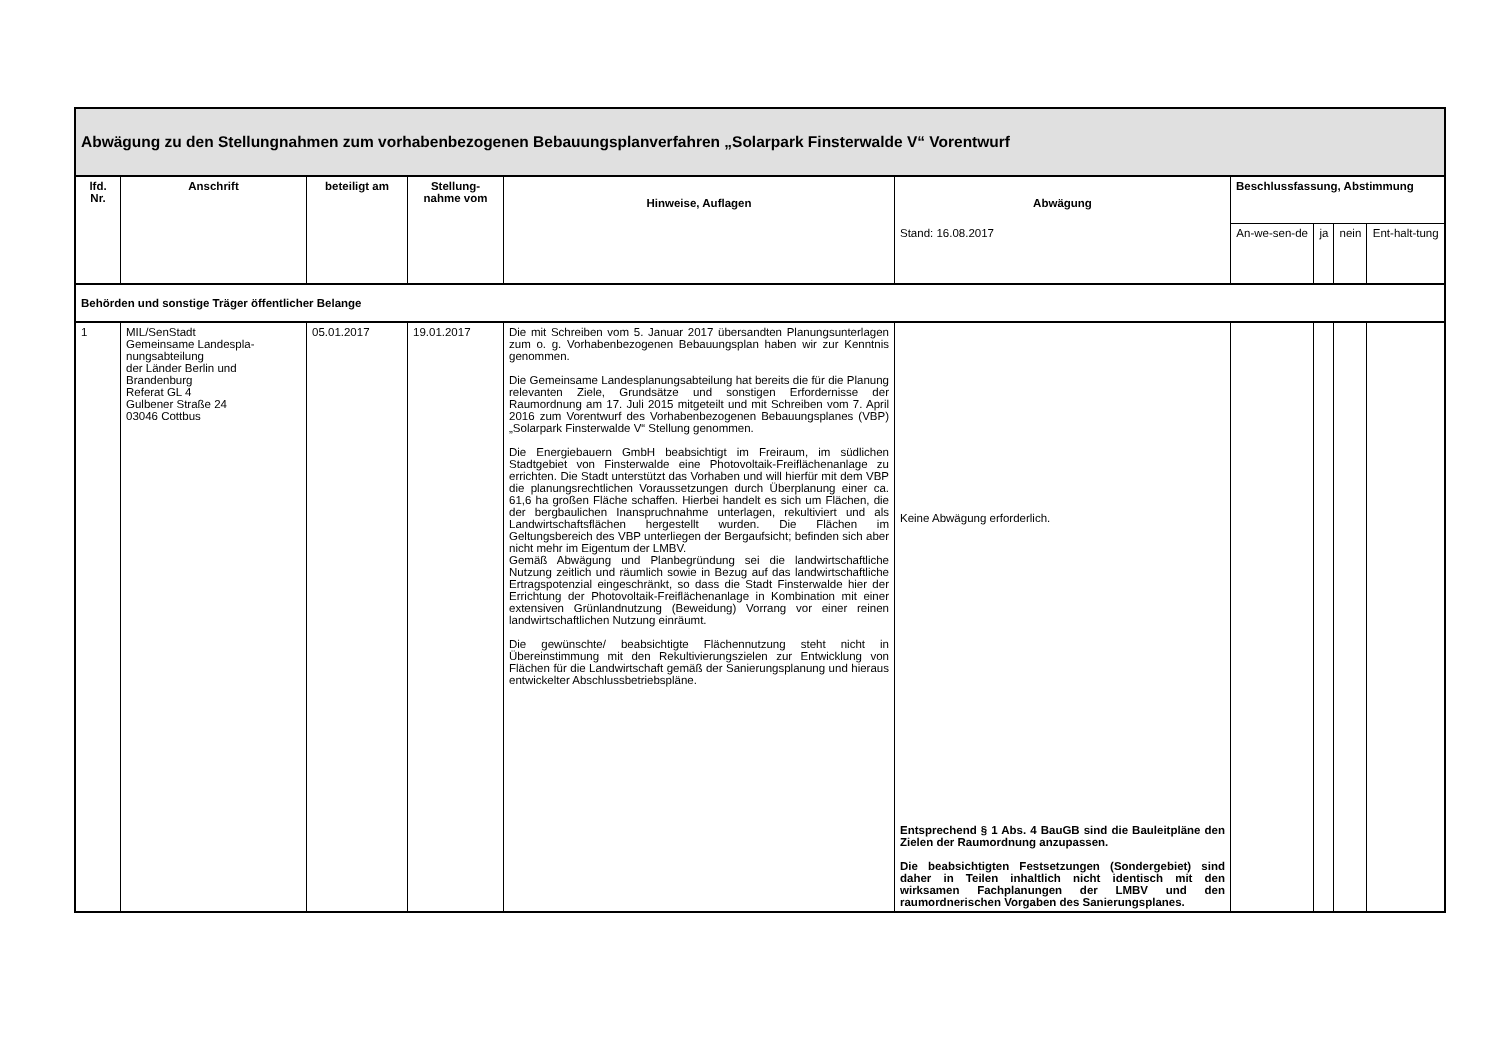| Abwägung zu den Stellungnahmen zum vorhabenbezogenen Bebauungsplanverfahren „Solarpark Finsterwalde V“ Vorentwurf | | | | | | | | | |
| --- | --- | --- | --- | --- | --- | --- | --- | --- | --- |
| lfd. Nr. | Anschrift | beteiligt am | Stellung-nahme vom | Hinweise, Auflagen | Abwägung | Beschlussfassung, Abstimmung | | | |
| | | | | | Stand: 16.08.2017 | An-we-sen-de | ja | nein | Ent-halt-tung |
| Behörden und sonstige Träger öffentlicher Belange | | | | | | | | | |
| 1 | MIL/SenStadt Gemeinsame Landespla-nungsabteilung der Länder Berlin und Brandenburg Referat GL 4 Gulbener Straße 24 03046 Cottbus | 05.01.2017 | 19.01.2017 | Die mit Schreiben vom 5. Januar 2017 übersandten Planungsunterlagen zum o. g. Vorhabenbezogenen Bebauungsplan haben wir zur Kenntnis genommen. Die Gemeinsame Landesplanungsabteilung hat bereits die für die Planung relevanten Ziele, Grundsätze und sonstigen Erfordernisse der Raumordnung am 17. Juli 2015 mitgeteilt und mit Schreiben vom 7. April 2016 zum Vorentwurf des Vorhabenbezogenen Bebauungsplanes (VBP) „Solarpark Finsterwalde V“ Stellung genommen. Die Energiebauern GmbH beabsichtigt im Freiraum, im südlichen Stadtgebiet von Finsterwalde eine Photovoltaik-Freiflächenanlage zu errichten. Die Stadt unterstützt das Vorhaben und will hierfür mit dem VBP die planungsrechtlichen Voraussetzungen durch Überplanung einer ca. 61,6 ha großen Fläche schaffen. Hierbei handelt es sich um Flächen, die der bergbaulichen Inanspruchnahme unterlagen, rekultiviert und als Landwirtschaftsflächen hergestellt wurden. Die Flächen im Geltungsbereich des VBP unterliegen der Bergaufsicht; befinden sich aber nicht mehr im Eigentum der LMBV. Gemäß Abwägung und Planbegründung sei die landwirtschaftliche Nutzung zeitlich und räumlich sowie in Bezug auf das landwirtschaftliche Ertragspotenzial eingeschränkt, so dass die Stadt Finsterwalde hier der Errichtung der Photovoltaik-Freiflächenanlage in Kombination mit einer extensiven Grünlandnutzung (Beweidung) Vorrang vor einer reinen landwirtschaftlichen Nutzung einräumt. Die gewünschte/ beabsichtigte Flächennutzung steht nicht in Übereinstimmung mit den Rekultivierungszielen zur Entwicklung von Flächen für die Landwirtschaft gemäß der Sanierungsplanung und hieraus entwickelter Abschlussbetriebspläne. | Keine Abwägung erforderlich. Entsprechend § 1 Abs. 4 BauGB sind die Bauleitpläne den Zielen der Raumordnung anzupassen. Die beabsichtigten Festsetzungen (Sondergebiet) sind daher in Teilen inhaltlich nicht identisch mit den wirksamen Fachplanungen der LMBV und den raumordnerischen Vorgaben des Sanierungsplanes. | | | | |